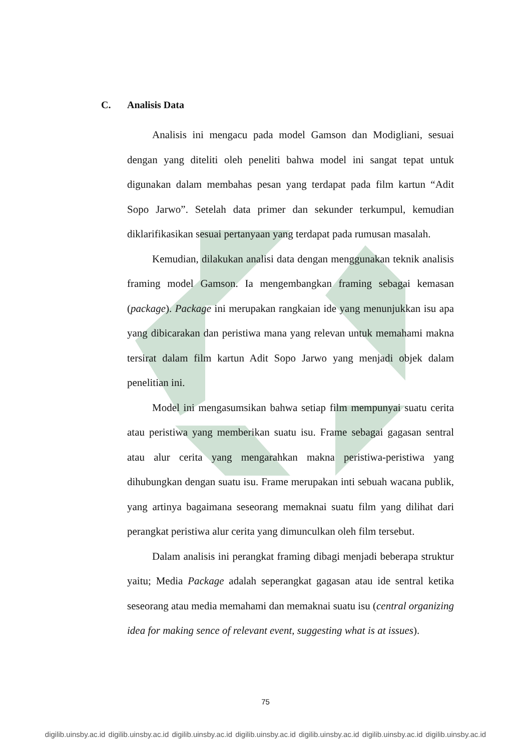C. Analisis Data
Analisis ini mengacu pada model Gamson dan Modigliani, sesuai dengan yang diteliti oleh peneliti bahwa model ini sangat tepat untuk digunakan dalam membahas pesan yang terdapat pada film kartun “Adit Sopo Jarwo”. Setelah data primer dan sekunder terkumpul, kemudian diklarifikasikan sesuai pertanyaan yang terdapat pada rumusan masalah.
Kemudian, dilakukan analisi data dengan menggunakan teknik analisis framing model Gamson. Ia mengembangkan framing sebagai kemasan (package). Package ini merupakan rangkaian ide yang menunjukkan isu apa yang dibicarakan dan peristiwa mana yang relevan untuk memahami makna tersirat dalam film kartun Adit Sopo Jarwo yang menjadi objek dalam penelitian ini.
Model ini mengasumsikan bahwa setiap film mempunyai suatu cerita atau peristiwa yang memberikan suatu isu. Frame sebagai gagasan sentral atau alur cerita yang mengarahkan makna peristiwa-peristiwa yang dihubungkan dengan suatu isu. Frame merupakan inti sebuah wacana publik, yang artinya bagaimana seseorang memaknai suatu film yang dilihat dari perangkat peristiwa alur cerita yang dimunculkan oleh film tersebut.
Dalam analisis ini perangkat framing dibagi menjadi beberapa struktur yaitu; Media Package adalah seperangkat gagasan atau ide sentral ketika seseorang atau media memahami dan memaknai suatu isu (central organizing idea for making sence of relevant event, suggesting what is at issues).
75
digilib.uinsby.ac.id digilib.uinsby.ac.id digilib.uinsby.ac.id digilib.uinsby.ac.id digilib.uinsby.ac.id digilib.uinsby.ac.id digilib.uinsby.ac.id